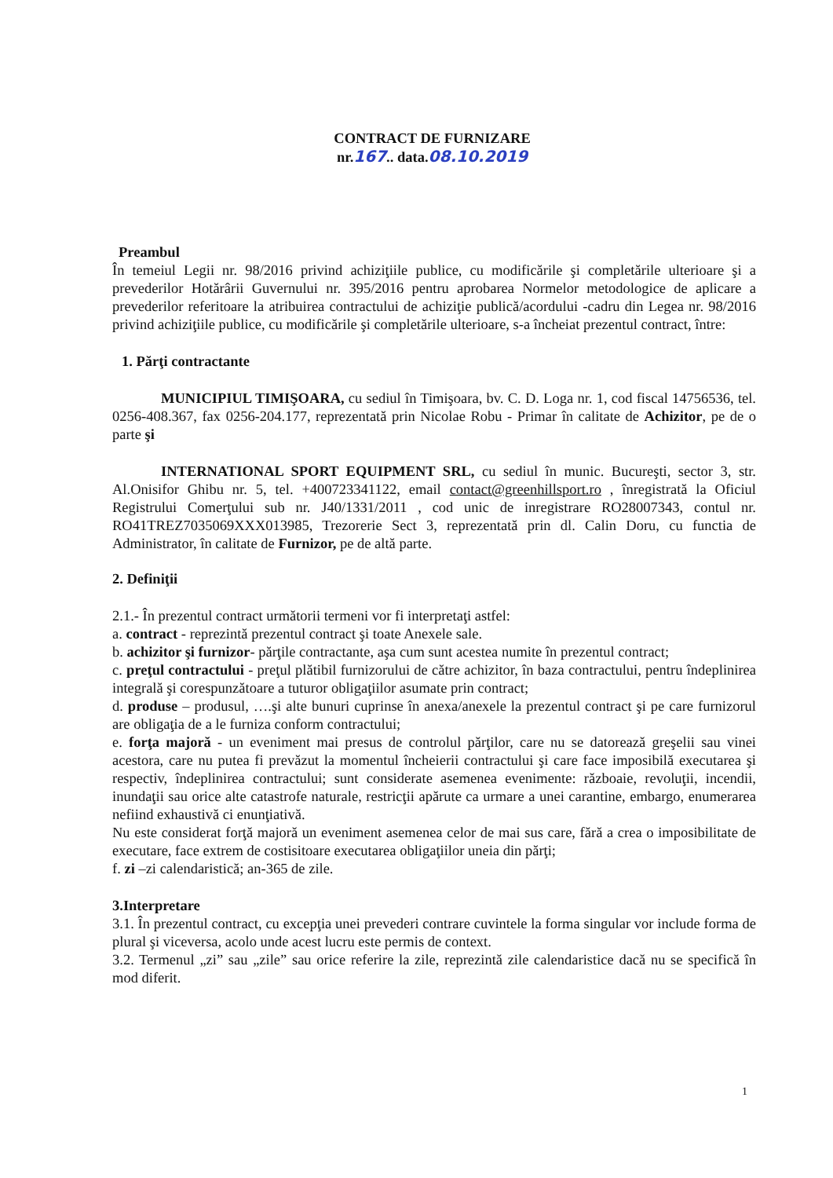CONTRACT DE FURNIZARE
nr.167.. data.08.10.2019
Preambul
În temeiul Legii nr. 98/2016 privind achiziţiile publice, cu modificările şi completările ulterioare şi a prevederilor Hotărârii Guvernului nr. 395/2016 pentru aprobarea Normelor metodologice de aplicare a prevederilor referitoare la atribuirea contractului de achiziţie publică/acordului -cadru din Legea nr. 98/2016 privind achiziţiile publice, cu modificările şi completările ulterioare, s-a încheiat prezentul contract, între:
1. Părţi contractante
MUNICIPIUL TIMIŞOARA, cu sediul în Timişoara, bv. C. D. Loga nr. 1, cod fiscal 14756536, tel. 0256-408.367, fax 0256-204.177, reprezentată prin Nicolae Robu - Primar în calitate de Achizitor, pe de o parte şi
INTERNATIONAL SPORT EQUIPMENT SRL, cu sediul în munic. Bucureşti, sector 3, str. Al.Onisifor Ghibu nr. 5, tel. +400723341122, email contact@greenhillsport.ro , înregistrată la Oficiul Registrului Comerţului sub nr. J40/1331/2011 , cod unic de inregistrare RO28007343, contul nr. RO41TREZ7035069XXX013985, Trezorerie Sect 3, reprezentată prin dl. Calin Doru, cu functia de Administrator, în calitate de Furnizor, pe de altă parte.
2. Definiţii
2.1.- În prezentul contract următorii termeni vor fi interpretaţi astfel:
a. contract - reprezintă prezentul contract şi toate Anexele sale.
b. achizitor şi furnizor- părţile contractante, aşa cum sunt acestea numite în prezentul contract;
c. preţul contractului - preţul plătibil furnizorului de către achizitor, în baza contractului, pentru îndeplinirea integrală şi corespunzătoare a tuturor obligaţiilor asumate prin contract;
d. produse – produsul, ….şi alte bunuri cuprinse în anexa/anexele la prezentul contract şi pe care furnizorul are obligaţia de a le furniza conform contractului;
e. forţa majoră - un eveniment mai presus de controlul părţilor, care nu se datorează greşelii sau vinei acestora, care nu putea fi prevăzut la momentul încheierii contractului şi care face imposibilă executarea şi respectiv, îndeplinirea contractului; sunt considerate asemenea evenimente: războaie, revoluţii, incendii, inundaţii sau orice alte catastrofe naturale, restricţii apărute ca urmare a unei carantine, embargo, enumerarea nefiind exhaustivă ci enunţiativă.
Nu este considerat forţă majoră un eveniment asemenea celor de mai sus care, fără a crea o imposibilitate de executare, face extrem de costisitoare executarea obligaţiilor uneia din părţi;
f. zi –zi calendaristică; an-365 de zile.
3.Interpretare
3.1. În prezentul contract, cu excepţia unei prevederi contrare cuvintele la forma singular vor include forma de plural şi viceversa, acolo unde acest lucru este permis de context.
3.2. Termenul „zi” sau „zile” sau orice referire la zile, reprezintă zile calendaristice dacă nu se specifică în mod diferit.
1